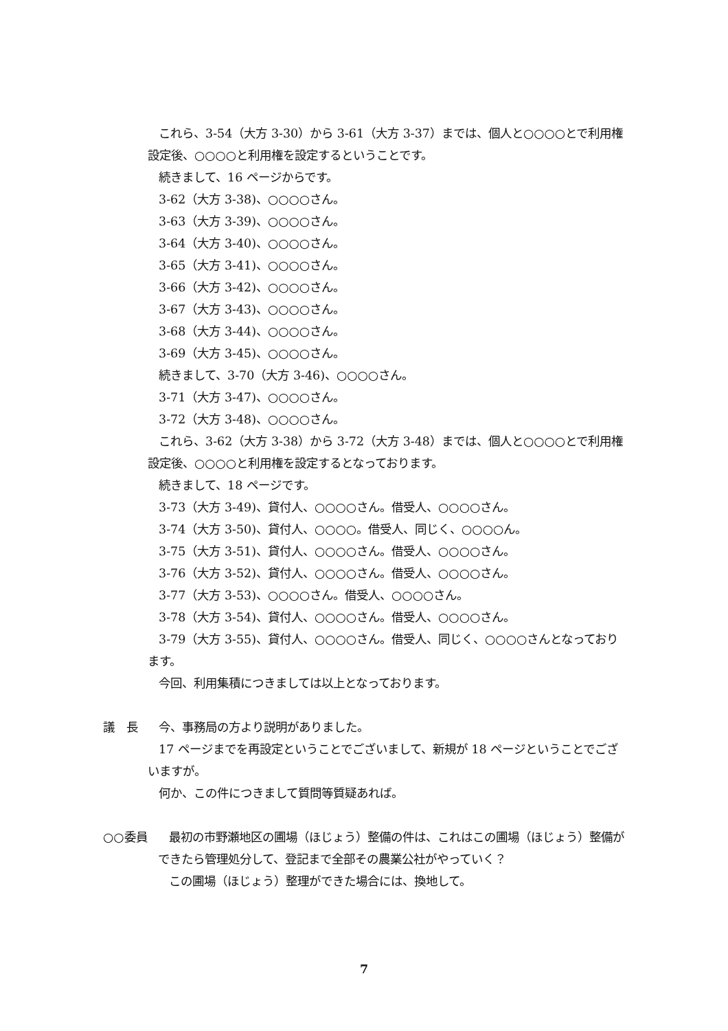これら、3-54（大方 3-30）から 3-61（大方 3-37）までは、個人と○○○○とで利用権設定後、○○○○と利用権を設定するということです。
続きまして、16 ページからです。
3-62（大方 3-38)、○○○○さん。
3-63（大方 3-39)、○○○○さん。
3-64（大方 3-40)、○○○○さん。
3-65（大方 3-41)、○○○○さん。
3-66（大方 3-42)、○○○○さん。
3-67（大方 3-43)、○○○○さん。
3-68（大方 3-44)、○○○○さん。
3-69（大方 3-45)、○○○○さん。
続きまして、3-70（大方 3-46)、○○○○さん。
3-71（大方 3-47)、○○○○さん。
3-72（大方 3-48)、○○○○さん。
これら、3-62（大方 3-38）から 3-72（大方 3-48）までは、個人と○○○○とで利用権設定後、○○○○と利用権を設定するとなっております。
続きまして、18 ページです。
3-73（大方 3-49)、貸付人、○○○○さん。借受人、○○○○さん。
3-74（大方 3-50)、貸付人、○○○○。借受人、同じく、○○○○ん。
3-75（大方 3-51)、貸付人、○○○○さん。借受人、○○○○さん。
3-76（大方 3-52)、貸付人、○○○○さん。借受人、○○○○さん。
3-77（大方 3-53)、○○○○さん。借受人、○○○○さん。
3-78（大方 3-54)、貸付人、○○○○さん。借受人、○○○○さん。
3-79（大方 3-55)、貸付人、○○○○さん。借受人、同じく、○○○○さんとなっております。
今回、利用集積につきましては以上となっております。
議　長 今、事務局の方より説明がありました。
17 ページまでを再設定ということでございまして、新規が 18 ページということでございますが。
何か、この件につきまして質問等質疑あれば。
○○委員 最初の市野瀬地区の圃場（ほじょう）整備の件は、これはこの圃場（ほじょう）整備ができたら管理処分して、登記まで全部その農業公社がやっていく？
この圃場（ほじょう）整理ができた場合には、換地して。
7